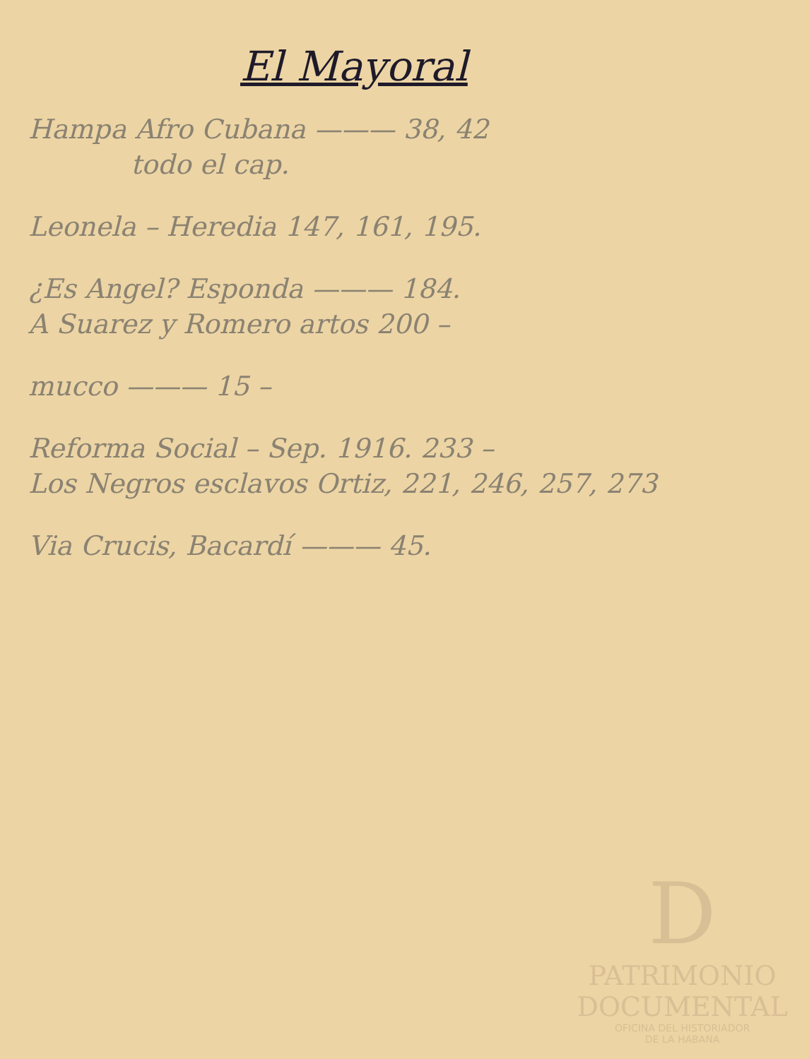El Mayoral
Hampa Afro Cubana ——— 38, 42
todo el cap.
Leonela – Heredia 147, 161, 195.
¿Es Angel? Esponda ——— 184.
A Suarez y Romero artos 200 –
mucco ——— 15 –
Reforma Social – Sep. 1916. 233 –
Los Negros esclavos Ortiz, 221, 246, 257, 273
Via Crucis, Bacardí ——— 45.
D
PATRIMONIO
DOCUMENTAL
OFICINA DEL HISTORIADOR
DE LA HABANA